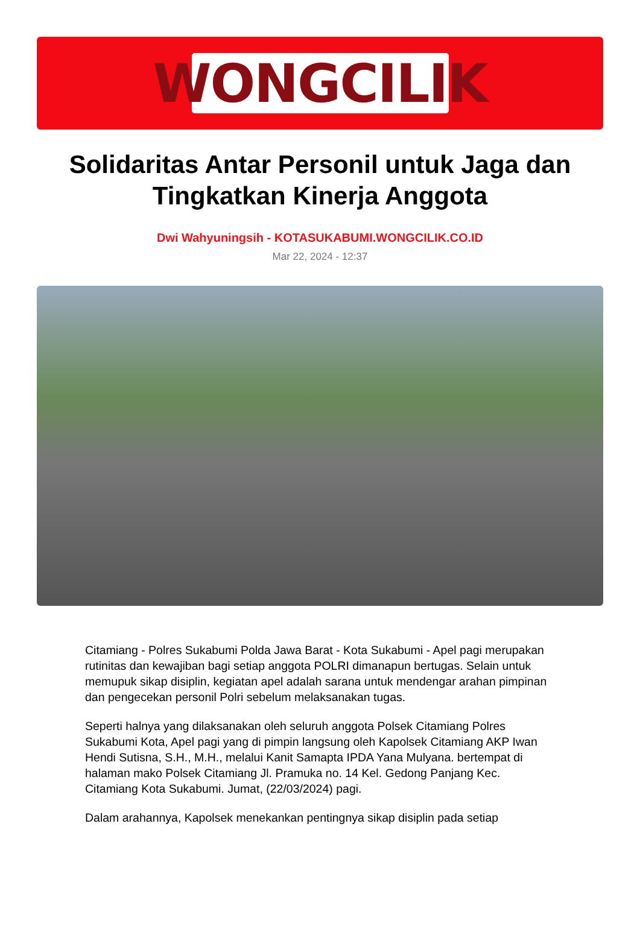WONGCILIK
Solidaritas Antar Personil untuk Jaga dan Tingkatkan Kinerja Anggota
Dwi Wahyuningsih - KOTASUKABUMI.WONGCILIK.CO.ID
Mar 22, 2024 - 12:37
Citamiang - Polres Sukabumi Polda Jawa Barat - Kota Sukabumi - Apel pagi merupakan rutinitas dan kewajiban bagi setiap anggota POLRI dimanapun bertugas. Selain untuk memupuk sikap disiplin, kegiatan apel adalah sarana untuk mendengar arahan pimpinan dan pengecekan personil Polri sebelum melaksanakan tugas.
Seperti halnya yang dilaksanakan oleh seluruh anggota Polsek Citamiang Polres Sukabumi Kota, Apel pagi yang di pimpin langsung oleh Kapolsek Citamiang AKP Iwan Hendi Sutisna, S.H., M.H., melalui Kanit Samapta IPDA Yana Mulyana. bertempat di halaman mako Polsek Citamiang Jl. Pramuka no. 14 Kel. Gedong Panjang Kec. Citamiang Kota Sukabumi. Jumat, (22/03/2024) pagi.
Dalam arahannya, Kapolsek menekankan pentingnya sikap disiplin pada setiap